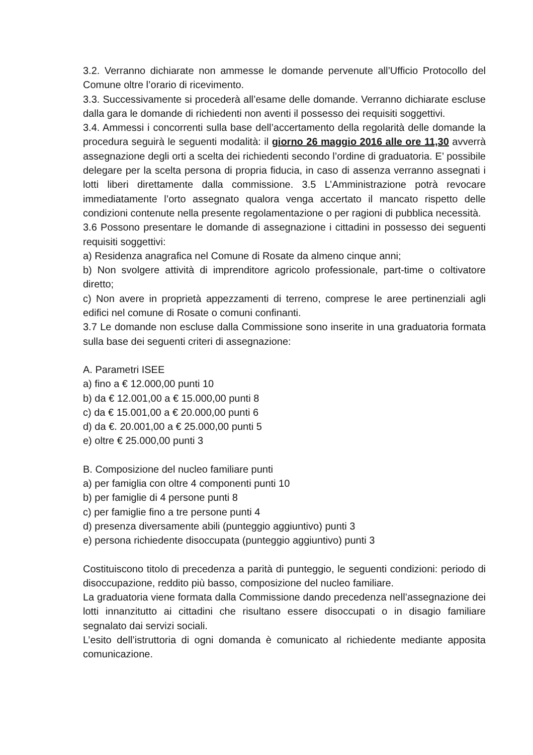3.2. Verranno dichiarate non ammesse le domande pervenute all’Ufficio Protocollo del Comune oltre l’orario di ricevimento.
3.3. Successivamente si procederà all’esame delle domande. Verranno dichiarate escluse dalla gara le domande di richiedenti non aventi il possesso dei requisiti soggettivi.
3.4. Ammessi i concorrenti sulla base dell’accertamento della regolarità delle domande la procedura seguirà le seguenti modalità: il giorno 26 maggio 2016 alle ore 11,30 avverrà assegnazione degli orti a scelta dei richiedenti secondo l’ordine di graduatoria. E’ possibile delegare per la scelta persona di propria fiducia, in caso di assenza verranno assegnati i lotti liberi direttamente dalla commissione. 3.5 L’Amministrazione potrà revocare immediatamente l’orto assegnato qualora venga accertato il mancato rispetto delle condizioni contenute nella presente regolamentazione o per ragioni di pubblica necessità.
3.6 Possono presentare le domande di assegnazione i cittadini in possesso dei seguenti requisiti soggettivi:
a) Residenza anagrafica nel Comune di Rosate da almeno cinque anni;
b) Non svolgere attività di imprenditore agricolo professionale, part-time o coltivatore diretto;
c) Non avere in proprietà appezzamenti di terreno, comprese le aree pertinenziali agli edifici nel comune di Rosate o comuni confinanti.
3.7 Le domande non escluse dalla Commissione sono inserite in una graduatoria formata sulla base dei seguenti criteri di assegnazione:
A. Parametri ISEE
a) fino a € 12.000,00 punti 10
b) da € 12.001,00 a € 15.000,00 punti 8
c) da € 15.001,00 a € 20.000,00 punti 6
d) da €. 20.001,00 a € 25.000,00 punti 5
e) oltre € 25.000,00 punti 3
B. Composizione del nucleo familiare punti
a) per famiglia con oltre 4 componenti punti 10
b) per famiglie di 4 persone punti 8
c) per famiglie fino a tre persone punti 4
d) presenza diversamente abili (punteggio aggiuntivo) punti 3
e) persona richiedente disoccupata (punteggio aggiuntivo) punti 3
Costituiscono titolo di precedenza a parità di punteggio, le seguenti condizioni: periodo di disoccupazione, reddito più basso, composizione del nucleo familiare.
La graduatoria viene formata dalla Commissione dando precedenza nell’assegnazione dei lotti innanzitutto ai cittadini che risultano essere disoccupati o in disagio familiare segnalato dai servizi sociali.
L’esito dell’istruttoria di ogni domanda è comunicato al richiedente mediante apposita comunicazione.